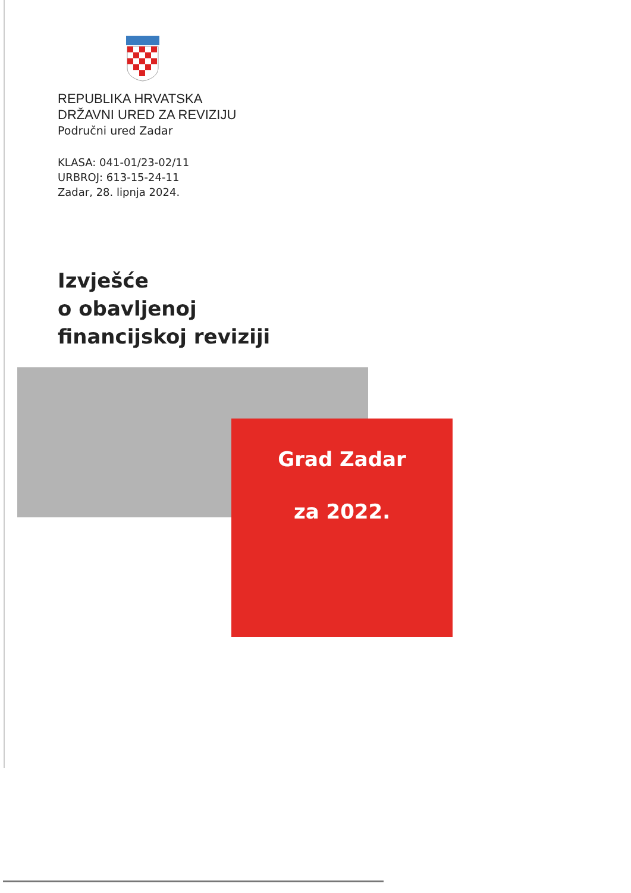REPUBLIKA HRVATSKA
DRŽAVNI URED ZA REVIZIJU
Područni ured Zadar
KLASA: 041-01/23-02/11
URBROJ: 613-15-24-11
Zadar, 28. lipnja 2024.
Izvješće
o obavljenoj
financijskoj reviziji
Grad Zadar
za 2022.